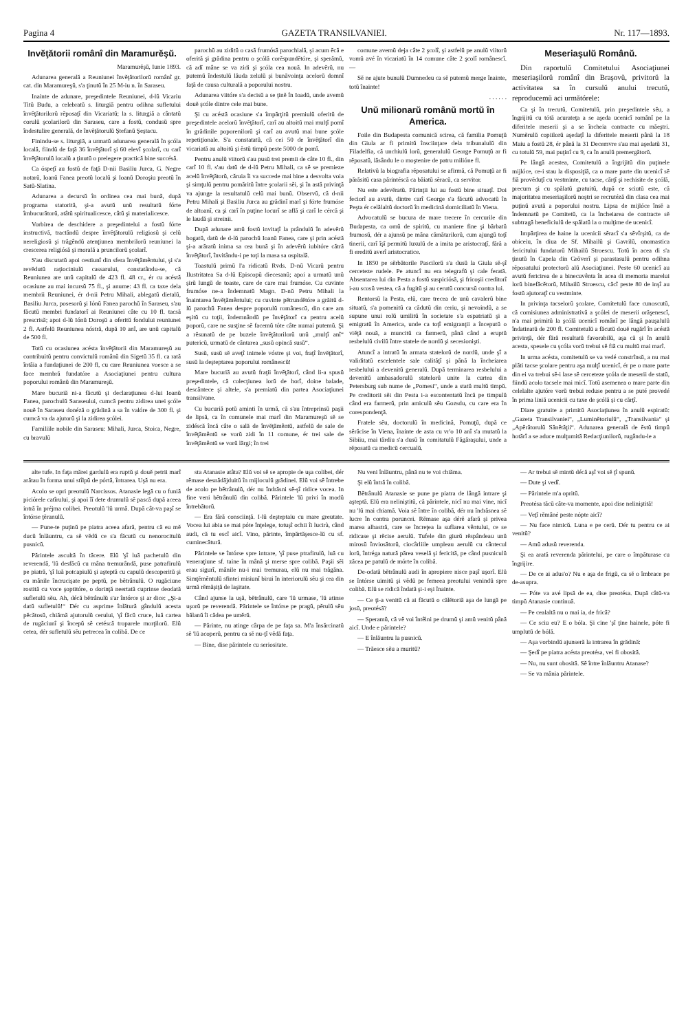Pagina 4 GAZETA TRANSILVANIEI. Nr. 117—1893.
Invĕţătorii românî din Maramurĕşŭ.
Maramurĕşŭ, Iunie 1893.
Adunarea generală a Reuniunei învĕţătorilorŭ românî gr. cat. din Maramureşŭ, s'a ţinutŭ în 25 M-iu n. în Saraseu.
Inainte de adunare, preşedintele Reuniunei, d-lŭ Vicariu Titŭ Budu, a celebratŭ s. liturgiă pentru odihna sufletului învĕţătorilorŭ rĕposaţî din Vicariatŭ; la s. liturgiă a cântatŭ corulŭ şcolarilorŭ din Saraseu, care a fostŭ, condusŭ spre îndestulire generală, de învĕţătorulŭ Ştefanŭ Şeştacu.
Finindu-se s. liturgiă, a urmatŭ adunarea generală în şcóla locală, fiindŭ de faţă 36 învĕţătorî şi 60 elevî şcolarî, cu carî învĕţătorulŭ localŭ a ţinutŭ o prelegere practică bine succésă.
Ca óspeţî au fostŭ de faţă D-nii Basiliu Jurca, G. Negre notarŭ, Ioanŭ Fanea preotŭ localŭ şi Ioanŭ Doroşiu preotŭ în Satŭ-Slatina.
Adunarea a decursŭ în ordinea cea mai bună, după programa statorită, şi-a avutŭ unŭ resultatŭ fórte îmbucurătorŭ, atâtŭ spiritualicesce, câtŭ şi materialicesce.
Vorbirea de deschidere a preşedintelui a fostŭ fórte instructivă, tractândŭ despre învĕţătorulŭ religiosŭ şi celŭ nereligiosŭ şi trăgêndŭ atenţiunea membrilorŭ reuniunei la crescerea religiósă şi morală a pruncilorŭ şcolarî.
S'au discutatŭ apoi cestiunî din sfera învĕţămêntului, şi s'a revĕdutŭ raţiociniulŭ cassarului, constatându-se, că Reuniunea are unŭ capitalŭ de 423 fl. 48 cr., ér cu acéstă ocasiune au mai incursŭ 75 fl., şi anume: 43 fl. ca taxe dela membrii Reuniunei, ér d-nii Petru Mihali, ablegatŭ dietalŭ, Basiliu Jurca, posesorŭ şi Iónŭ Fanea parochŭ în Saraseu, s'au făcutŭ membri fundatorî ai Reuniunei câte cu 10 fl. tacsă prescrisă; apoi d-lŭ Iónŭ Doroşŭ a oferitŭ fondului reuniunei 2 fl. Astfelŭ Reuniunea nóstră, după 10 anî, are unŭ capitalŭ de 500 fl.
Totŭ cu ocasiunea acésta învĕţătorii din Maramureşŭ au contribuitŭ pentru convictulŭ românŭ din Sigetŭ 35 fl. ca rată întâia a fundaţiunei de 200 fl, cu care Reuniunea voesce a se face membră fundatóre a Asociaţiunei pentru cultura poporului românŭ din Maramureşŭ.
Mare bucuriă ni-a făcutŭ şi declaraţiunea d-lui Ioanŭ Fanea, parochulŭ Saraseului, cumcă pentru zidirea unei şcóle nouĕ în Saraseu donéză o grădină a sa în valóre de 300 fl. şi cumcă va da ajutorŭ şi la zidirea şcólei.
Familiile nobile din Saraseu: Mihali, Jurca, Stoica, Negre, cu bravulŭ
parochŭ au ziditŭ o casă frumósă parochială, şi acum ĕcă e oferită şi grădina pentru o şcólă corĕspundĕtóre, şi sperămŭ, că adĭ mâne se va zidi şi şcóla cea nouă. In adevĕrŭ, nu putemŭ îndestulŭ lăuda zelulŭ şi bunăvoinţa acelorŭ domnî faţă de causa culturală a poporului nostru.
Adunarea viitóre s'a decisŭ a se ţinĕ în Ioadŭ, unde avemŭ douĕ şcóle dintre cele mai bune.
Şi cu acéstă ocasiune s'a împărţitŭ premiulŭ oferitŭ de preşedintele acelorŭ învĕţătorî, carî au altoitŭ mai mulţî pomî în grădinile poporenilorŭ şi carî au avutŭ mai bune şcóle repetiţionale. S'a constatatŭ, că cei 50 de învĕţătorî din vicariată au altoitŭ şi ĕstŭ timpŭ peste 5000 de pomî.
Pentru anulŭ viitorŭ s'au pusŭ trei premii de câte 10 fl., din carî 10 fl. s'au datŭ de d-lŭ Petru Mihali, ca sĕ se premieze acelŭ învĕţătorŭ, căruia îi va succede mai bine a desvolta voia şi simţulŭ pentru pomăritŭ între şcolarii sĕi, şi în astă privinţă va ajunge la resultatulŭ celŭ mai bunŭ. Observŭ, că d-nii Petru Mihali şi Basiliu Jurca au grădinî marî şi fórte frumóse de altoanî, ca şi carî în puţine locurî se află şi carî le cércă şi le laudă şi streinii.
După adunare amŭ fostŭ invitaţî la prândulŭ în adevĕrŭ bogatŭ, datŭ de d-lŭ parochŭ Ioanŭ Fanea, care şi prin acéstă şi-a arăratŭ inima sa cea bună şi în adevĕrŭ iubitóre cătră învĕţătorî, învitându-i pe toţi la masa sa ospitală.
Toastulŭ primŭ l'a ridicatŭ Rvds. D-nŭ Vicarŭ pentru Ilustritatea Sa d-lŭ Episcopŭ diecesanŭ; apoi a urmatŭ unŭ şirŭ lungŭ de toaste, care de care mai frumóse. Cu cuvinte frumóse ne-a îndemnatŭ Magn. D-nŭ Petru Mihali la înaintarea învĕţămêntului; cu cuvinte pĕtrundĕtóre a grăitŭ d-lŭ parochŭ Fanea despre poporulŭ românescŭ, din care am eşitŭ cu toţii, îndemnândŭ pe învĕţătorî ca pentru acelŭ poporŭ, care ne susţine sĕ facemŭ tóte câte numai putemŭ. Şi a rĕsunatŭ de pe buzele învĕţătorilorŭ unŭ „mulţî anî“ putericŭ, urmatŭ de cântarea „susŭ opincă susŭ“.
Susŭ, susŭ sĕ aveţî inimele vóstre şi voi, fraţî învĕţătorî, susŭ la deşteptarea poporului românescŭ!
Mare bucuriă au avutŭ fraţii învĕţătorî, când li-a spusŭ preşedintele, că colecţiunea lorŭ de horî, doine balade, descântece şi altele, s'a premiatŭ din partea Asociaţiunei transilvane.
Cu bucuriă potŭ aminti în urmă, că s'au întreprinsŭ paşii de lipsă, ca în comunele mai marî din Maramureşŭ sĕ se zidéscă încă câte o sală de învĕţămêntŭ, astfelŭ de sale de învĕţămêntŭ se vorŭ zidi în 11 comune, ér trei sale de învĕţămêntŭ se vorŭ lărgi; în trei
comune avemŭ deja câte 2 şcolî, şi astfelŭ pe anulŭ viitorŭ vomŭ avé în vicariatŭ în 14 comune câte 2 şcolî românescî. —
Sĕ ne ajute bunulŭ Dumnedeu ca sĕ putemŭ merge înainte, totŭ înainte!
. . . . . .
Unŭ milionarŭ românŭ mortŭ în America.
Foile din Budapesta comunică scirea, că familia Pomuţŭ din Giula ar fi primitŭ însciinţare dela tribunalulŭ din Filadelfia, că unchiulŭ lorŭ, generalulŭ George Pomuţŭ ar fi rĕposatŭ, lăsându le o moştenire de patru milióne fl.
Relativŭ la biografia rĕposatului se afirmă, că Pomuţŭ ar fi părăsitŭ casa părintéscă ca băiatŭ sĕracŭ, ca servitor.
Nu este adevĕratŭ. Părinţii lui au fostŭ bine situaţî. Doi feciorî au avutŭ, dintre carî George s'a făcutŭ advocatŭ în Peşta ér celălaltŭ doctorŭ în medicină domiciliatŭ în Viena.
Advocatulŭ se bucura de mare trecere în cercurile din Budapesta, ca omŭ de spiritŭ, cu maniere fine şi bărbatŭ frumosŭ, dér a ajunsŭ pe mâna cămătarilorŭ, cum ajungŭ toţî tinerii, carî îşî permitŭ luxulŭ de a imita pe aristocraţî, fără a fi ereditŭ averî aristocratice.
In 1850 pe sĕrbătorile Pascilorŭ s'a dusŭ la Giula sĕ-şî cerceteze rudele. Pe atuncî nu era telegrafŭ şi cale ferată. Absentarea lui din Pesta a fostŭ suspiciósă, şi fricoşii creditorî i-au scosŭ vestea, că a fugitŭ şi au cerutŭ concursŭ contra lui.
Rentorsŭ la Pesta, elŭ, care trecea de unŭ cavalerŭ bine situatŭ, s'a pomenitŭ ca cădutŭ din ceriu, şi nevoindŭ, a se supune unui rolŭ umilitŭ în societate s'a espatriatŭ şi a emigratŭ în America, unde ca toţî emigranţii a începutŭ o viĕţă nouă, a muncitŭ ca farmerŭ, până când a eruptŭ resbelulŭ civilŭ între statele de nordŭ şi secesionişti.
Atuncî a intratŭ în armata statelorŭ de nordŭ, unde şî a validitatŭ escelentele sale calităţî şi până la încheiarea resbelului a devenitŭ generalŭ. După terminarea resbelului a devenitŭ ambasadorulŭ statelorŭ unite la curtea din Petersburg sub nume de „Pomesi“, unde a statŭ multŭ timpŭ. Pe creditorii sĕi din Pesta i-a escontentatŭ încă pe timpulŭ când era farmerŭ, prin amiculŭ sĕu Gozsdu, cu care era în corespondenţă.
Fratele sĕu, doctorulŭ în medicină, Pomuţŭ, după ce sĕrăcise în Viena, înainte de asta cu vr'o 10 anî s'a mutatŭ la Sibiiu, mai tărdiu s'a dusŭ în comitatulŭ Făgăraşului, unde a rĕposatŭ ca medicŭ cercualŭ.
Meseriaşulŭ Românŭ.
Din raportulŭ Comitetului Asociaţiunei meseriaşilorŭ românî din Braşovŭ, privitorŭ la activitatea sa în cursulŭ anului trecutŭ, reproducemŭ aci următórele:
Ca şi în trecutŭ, Comitetulŭ, prin preşedintele sĕu, a îngrijitŭ cu tótă acurateţa a se aşeda ucenicî românî pe la diferitele meserii şi a se încheia contracte cu măeştri. Numĕrulŭ copiilorŭ aşedaţî la diferitele meserii până la 18 Maiu a fostŭ 28, ér până la 31 Decemvre s'au mai aşedatŭ 31, cu totulŭ 59, mai puţinî cu 9, ca în anulŭ premergătorŭ.
Pe lângă acestea, Comitetulŭ a îngrijitŭ din puţinele mijlóce, ce-i stau la disposiţiă, ca o mare parte din ucenicî sĕ fiă provĕduţî cu vestminte, cu tacse, cărţî şi rechisite de şcólă, precum şi cu spălatŭ gratuitŭ, după ce sciutŭ este, că majoritatea meseriaşilorŭ noştri se recrutéză din clasa cea mai puţinŭ avută a poporului nostru. Lipsa de mijlóce însĕ a îndemnatŭ pe Comitetŭ, ca la încheiarea de contracte sĕ subtragă beneficiulŭ de spălatŭ la o mulţime de ucenicî.
Impărţirea de haine la ucenicii sĕracî s'a sĕvîrşitŭ, ca de obiceiu, în diua de Sf. Mihailŭ şi Gavrilŭ, onomastica fericitului fundatorŭ Mihailŭ Stroescu. Totŭ în acea di s'a ţinutŭ în Capela din Grŏverî şi parastasulŭ pentru odihna rĕposatului protectorŭ alŭ Asociaţiunei. Peste 60 ucenicî au avutŭ fericirea de a binecuvênta în acea di memoria marelui lorŭ binefăcĕtorŭ, Mihailŭ Stroescu, căcî peste 80 de inşî au fostŭ ajutoraţî cu vestminte.
In privinţa tacselorŭ şcolare, Comitetulŭ face cunoscutŭ, că comisiunea administrativă a şcólei de meserii orăşenescî, n'a mai primitŭ la şcólă ucenicî românî pe lângă pauşalulŭ îndatinatŭ de 200 fl. Comitetulŭ a făcutŭ douĕ rugărî în acéstă privinţă, dér fără resultatŭ favorabilŭ, aşa că şi în anulŭ acesta, spesele cu şcóla vorŭ trebui sĕ fiă cu multŭ mai marî.
In urma acésta, comitetulŭ se va vedé constrînsŭ, a nu mai plăti tacse şcolare pentru aşa mulţî ucenicî, ér pe o mare parte din ei va trebui sĕ-i lase sĕ cerceteze şcóla de meserii de statŭ, fiindŭ acolo tacsele mai micî. Totŭ asemenea o mare parte din celelalte ajutóre vorŭ trebui reduse pentru a se puté provedé în prima liniă ucenicii cu taxe de şcólă şi cu cărţî.
Diare gratuite a primitŭ Asociaţiunea în anulŭ espiratŭ: „Gazeta Transilvaniei“, „Luminĕtoriulŭ“, „Transilvania“ şi „Apĕrătorulŭ Sănĕtăţii“. Adunarea generală de ĕstŭ timpŭ hotărî a se aduce mulţumită Redacţiunilorŭ, rugându-le a
alte tufe. In faţa mărei gardulŭ era ruptŭ şi douĕ petrii marî arătau în forma unui stîlpŭ de pórtă, întrarea. Uşă nu era.
Acolo se opri preotulŭ Narcissos. Atanasie legă cu o funiă piciórele catîrului, şi apoi îî dete drumulŭ sĕ pască după aceea intră în préjma colibei. Preotulŭ 'lŭ urmă. După cât-va paşî se întórse ţĕranulŭ.
— Pune-te puţinŭ pe piatra aceea afară, pentru că eu mĕ ducŭ înlăuntru, ca sĕ vĕdŭ ce s'a făcutŭ cu nenorocitulŭ pusnicŭ.
Părintele ascultă în tăcere. Elŭ 'şî luă pachetulŭ din reverendă, 'lŭ desfăcŭ cu mâna tremurândă, puse patrafirulŭ pe piatră, 'şî luă potcapiulŭ şi aşteptă cu capulŭ descoperitŭ şi cu mânile încrucişate pe peptŭ, pe bĕtrânulŭ. O rugăciune rostită cu voce şoptitóre, o dorinţă neertată cuprinse deodată sufletulŭ sĕu. Ah, décă bĕtrânulŭ s'ar întórce şi ar dice: „Şi-a datŭ sufletulŭ!“ Dér cu asprime înlătură gândulŭ acesta pĕcătosŭ, chiămă ajutorulŭ cerului, 'şî făcŭ cruce, luă cartea de rugăciunî şi începŭ sĕ cetéscă troparele morţilorŭ. Elŭ cetea, dér sufletulŭ sĕu petrecea în colibă. De ce
sta Atanasie atâta? Elŭ voi sĕ se apropie de uşa colibei, dér rĕmase desnădăjduitŭ în mijloculŭ grădinei. Elŭ voi sĕ întrebe de acolo pe bĕtrânulŭ, dér nu îndrăsni sĕ-şî ridice vocea. In fine veni bĕtrânulŭ din colibă. Părintele 'lŭ privi în modŭ întrebătorŭ.
— Era fără consciinţă. I-lŭ deşteptaiu cu mare greutate. Vocea lui abia se mai póte înţelege, totuşî ochii îi lucirà, când audi, că tu escî aicî. Vino, părinte, împărtăşesce-lŭ cu sf. cuminecătură.
Părintele se întórse spre intrare, 'şî puse ptrafirulŭ, luă cu veneraţiune sf. taine în mână şi merse spre colibă. Paşii sĕi erau sigurî, mânile nu-i mai tremurau, elŭ nu mai trăgăna. Simţĕmêntulŭ sfintei misiunî birui în interiorulŭ sĕu şi cea din urmă rĕmăşiţă de laşitate.
Când ajunse la uşă, bĕtrânulŭ, care 'lŭ urmase, 'lŭ atinse uşorŭ pe reverendă. Părintele se întórse pe pragŭ, pĕrulŭ sĕu bălanŭ îi cădea pe umĕrŭ.
— Părinte, nu atinge cârpa de pe faţa sa. M'a însărcinatŭ sĕ 'lŭ acoperŭ, pentru ca sĕ nu-ţî vĕdă faţa.
— Bine, dise părintele cu seriositate.
Nu veni înlăuntru, până nu te voi chiăma.
Şi elŭ întră în colibă.
Bĕtrânulŭ Atanasie se pune pe piatra de lângă intrare şi aşteptă. Elŭ era neliniştitŭ, că părintele, nicî nu mai vine, nicî nu 'lŭ mai chiamă. Voia sĕ între în colibă, dér nu îndrăsnea sĕ lucre în contra poruncei. Rĕmase aşa dérĕ afară şi privea marea albastră, care se încreţea la suflarea vêntului, ce se ridicase şi rĕcise aerulŭ. Tufele din giurŭ rĕspândeau unŭ mirosŭ înviosătorŭ, ciocârliile umpleau aerulŭ cu cântecul lorŭ, întréga natură părea veselă şi fericită, pe când pusniculŭ zăcea pe patulŭ de mórte în colibă.
De-odată bĕtrânulŭ audi în apropiere nisce paşî uşorî. Elŭ se întórse uimitŭ şi vĕdŭ pe femeea preotului venindŭ spre colibă. Elŭ se ridică îndată şi-i eşi înainte.
— Ce ţi-a venitŭ că ai făcutŭ o călĕtoriă aşa de lungă pe josŭ, preotésă?
— Speramŭ, că vĕ voi întêlni pe drumŭ şi amŭ venitŭ până aicî. Unde e părintele?
— E înlăuntru la pusnicŭ.
— Trăesce sĕu a muritŭ?
— Ar trebui sĕ mintŭ décă aşî voi sĕ ţî spunŭ.
— Dute şi vedî.
— Părintele m'a opritŭ.
Preotésa tăcŭ câte-va momente, apoi dise neliniştită!
— Veţî rĕmâné peste nópte aicî?
— Nu face nimicŭ. Luna e pe cerŭ. Dér tu pentru ce ai venitŭ?
— Amŭ adusŭ reverenda.
Şi ea arată reverenda părintelui, pe care o împăturase cu îngrijire.
— De ce ai adus'o? Nu e aşa de frigŭ, ca sĕ o îmbrace pe de-asupra.
— Póte va avé lipsă de ea, dise preotésa. După câtŭ-va timpŭ Atanasie continuă.
— Pe cealaltă nu o mai ia, de frică?
— Ce sciu eu? E o bóla. Şi cine 'şî ţine hainele, póte fi umplutŭ de bólă.
— Aşa vorbindŭ ajunseră la intrarea în grădină:
— Şedî pe piatra acésta preotésa, vei fi obosită.
— Nu, nu sunt obosită. Sĕ între înlăuntru Atanase?
— Se va mânia părintele.